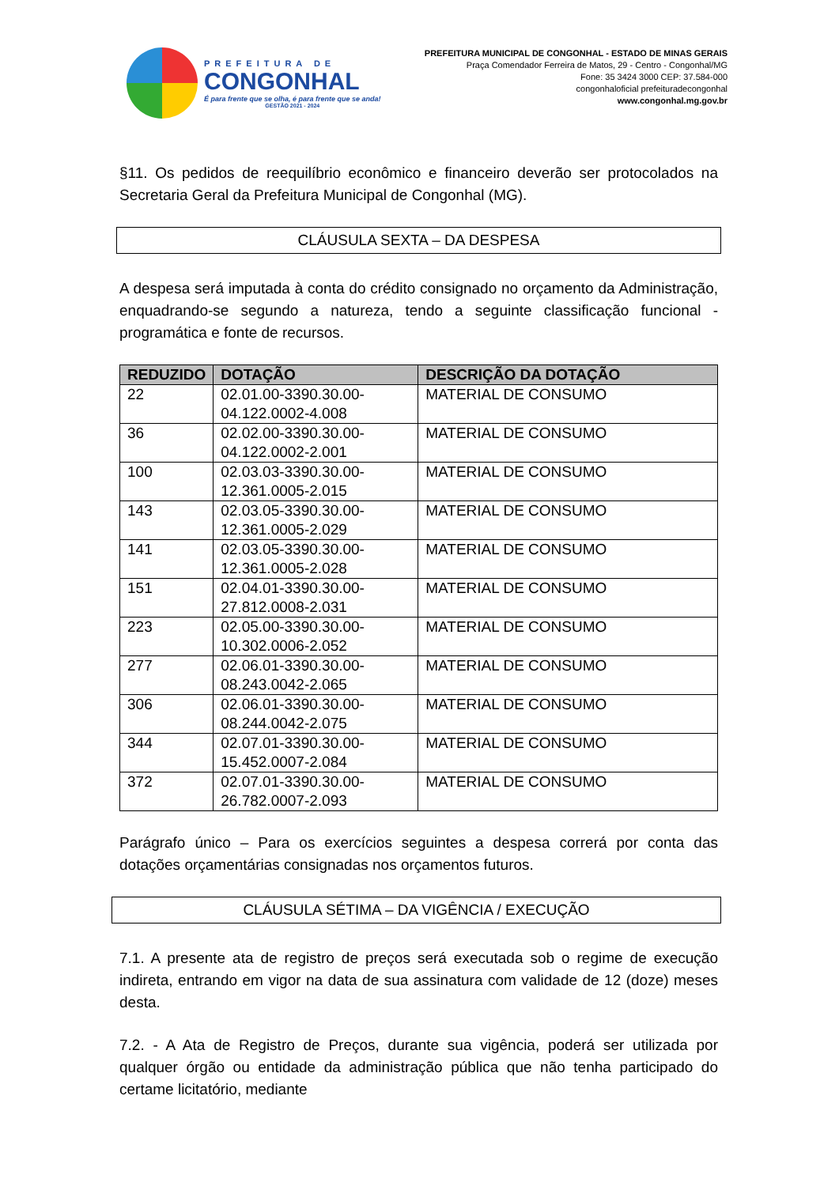PREFEITURA DE
CONGONHAL
É para frente que se olha, é para frente que se anda!
GESTÃO 2021 - 2024
PREFEITURA MUNICIPAL DE CONGONHAL - ESTADO DE MINAS GERAIS
Praça Comendador Ferreira de Matos, 29 - Centro - Congonhal/MG
Fone: 35 3424 3000 CEP: 37.584-000
congonhaloficial prefeituradecongonhal
www.congonhal.mg.gov.br
§11. Os pedidos de reequilíbrio econômico e financeiro deverão ser protocolados na Secretaria Geral da Prefeitura Municipal de Congonhal (MG).
CLÁUSULA SEXTA – DA DESPESA
A despesa será imputada à conta do crédito consignado no orçamento da Administração, enquadrando-se segundo a natureza, tendo a seguinte classificação funcional - programática e fonte de recursos.
| REDUZIDO | DOTAÇÃO | DESCRIÇÃO DA DOTAÇÃO |
| --- | --- | --- |
| 22 | 02.01.00-3390.30.00-04.122.0002-4.008 | MATERIAL DE CONSUMO |
| 36 | 02.02.00-3390.30.00-04.122.0002-2.001 | MATERIAL DE CONSUMO |
| 100 | 02.03.03-3390.30.00-12.361.0005-2.015 | MATERIAL DE CONSUMO |
| 143 | 02.03.05-3390.30.00-12.361.0005-2.029 | MATERIAL DE CONSUMO |
| 141 | 02.03.05-3390.30.00-12.361.0005-2.028 | MATERIAL DE CONSUMO |
| 151 | 02.04.01-3390.30.00-27.812.0008-2.031 | MATERIAL DE CONSUMO |
| 223 | 02.05.00-3390.30.00-10.302.0006-2.052 | MATERIAL DE CONSUMO |
| 277 | 02.06.01-3390.30.00-08.243.0042-2.065 | MATERIAL DE CONSUMO |
| 306 | 02.06.01-3390.30.00-08.244.0042-2.075 | MATERIAL DE CONSUMO |
| 344 | 02.07.01-3390.30.00-15.452.0007-2.084 | MATERIAL DE CONSUMO |
| 372 | 02.07.01-3390.30.00-26.782.0007-2.093 | MATERIAL DE CONSUMO |
Parágrafo único – Para os exercícios seguintes a despesa correrá por conta das dotações orçamentárias consignadas nos orçamentos futuros.
CLÁUSULA SÉTIMA – DA VIGÊNCIA / EXECUÇÃO
7.1. A presente ata de registro de preços será executada sob o regime de execução indireta, entrando em vigor na data de sua assinatura com validade de 12 (doze) meses desta.
7.2. - A Ata de Registro de Preços, durante sua vigência, poderá ser utilizada por qualquer órgão ou entidade da administração pública que não tenha participado do certame licitatório, mediante